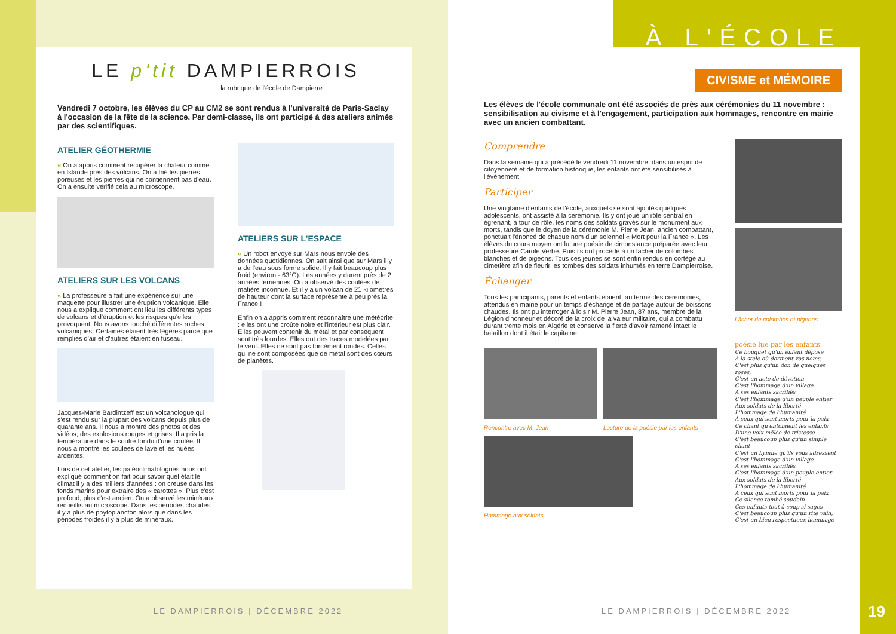LE p'tit DAMPIERROIS
la rubrique de l'école de Dampierre
Vendredi 7 octobre, les élèves du CP au CM2 se sont rendus à l'université de Paris-Saclay à l'occasion de la fête de la science. Par demi-classe, ils ont participé à des ateliers animés par des scientifiques.
ATELIER GÉOTHERMIE
« On a appris comment récupérer la chaleur comme en Islande près des volcans. On a trié les pierres poreuses et les pierres qui ne contiennent pas d'eau. On a ensuite vérifié cela au microscope.
ATELIERS SUR LES VOLCANS
« La professeure a fait une expérience sur une maquette pour illustrer une éruption volcanique. Elle nous a expliqué comment ont lieu les différents types de volcans et d'éruption et les risques qu'elles provoquent. Nous avons touché différentes roches volcaniques. Certaines étaient très légères parce que remplies d'air et d'autres étaient en fuseau.
Jacques-Marie Bardintzeff est un volcanologue qui s'est rendu sur la plupart des volcans depuis plus de quarante ans. Il nous a montré des photos et des vidéos, des explosions rouges et grises. Il a pris la température dans le soufre fondu d'une coulée. Il nous a montré les coulées de lave et les nuées ardentes.
Lors de cet atelier, les paléoclimatologues nous ont expliqué comment on fait pour savoir quel était le climat il y a des milliers d'années : on creuse dans les fonds marins pour extraire des « carottes ». Plus c'est profond, plus c'est ancien. On a observé les minéraux recueillis au microscope. Dans les périodes chaudes il y a plus de phytoplancton alors que dans les périodes froides il y a plus de minéraux.
ATELIERS SUR L'ESPACE
« Un robot envoyé sur Mars nous envoie des données quotidiennes. On sait ainsi que sur Mars il y a de l'eau sous forme solide. Il y fait beaucoup plus froid (environ - 63°C). Les années y durent près de 2 années terriennes. On a observé des coulées de matière inconnue. Et il y a un volcan de 21 kilomètres de hauteur dont la surface représente à peu près la France !
Enfin on a appris comment reconnaître une météorite : elles ont une croûte noire et l'intérieur est plus clair. Elles peuvent contenir du métal et par conséquent sont très lourdes. Elles ont des traces modelées par le vent. Elles ne sont pas forcément rondes. Celles qui ne sont composées que de métal sont des cœurs de planètes.
À L'ÉCOLE
CIVISME et MÉMOIRE
Les élèves de l'école communale ont été associés de près aux cérémonies du 11 novembre : sensibilisation au civisme et à l'engagement, participation aux hommages, rencontre en mairie avec un ancien combattant.
Comprendre
Dans la semaine qui a précédé le vendredi 11 novembre, dans un esprit de citoyenneté et de formation historique, les enfants ont été sensibilisés à l'événement.
Participer
Une vingtaine d'enfants de l'école, auxquels se sont ajoutés quelques adolescents, ont assisté à la cérémonie. Ils y ont joué un rôle central en égrenant, à tour de rôle, les noms des soldats gravés sur le monument aux morts, tandis que le doyen de la cérémonie M. Pierre Jean, ancien combattant, ponctuait l'énoncé de chaque nom d'un solennel « Mort pour la France ». Les élèves du cours moyen ont lu une poésie de circonstance préparée avec leur professeure Carole Verbe. Puis ils ont procédé à un lâcher de colombes blanches et de pigeons. Tous ces jeunes se sont enfin rendus en cortège au cimetière afin de fleurir les tombes des soldats inhumés en terre Dampierroise.
Échanger
Tous les participants, parents et enfants étaient, au terme des cérémonies, attendus en mairie pour un temps d'échange et de partage autour de boissons chaudes. Ils ont pu interroger à loisir M. Pierre Jean, 87 ans, membre de la Légion d'honneur et décoré de la croix de la valeur militaire, qui a combattu durant trente mois en Algérie et conserve la fierté d'avoir ramené intact le bataillon dont il était le capitaine.
Rencontre avec M. Jean Lecture de la poésie par les enfants
Hommage aux soldats
Lâcher de colombes et pigeons
poésie lue par les enfants
Ce bouquet qu'un enfant dépose
A la stèle où dorment vos noms,
C'est plus qu'un don de quelques roses,
C'est un acte de dévotion
C'est l'hommage d'un village
A ses enfants sacrifiés
C'est l'hommage d'un peuple entier
Aux soldats de la liberté
L'hommage de l'humanité
A ceux qui sont morts pour la paix
Ce chant qu'entonnent les enfants
D'une voix mêlée de tristesse
C'est beaucoup plus qu'un simple chant
C'est un hymne qu'ils vous adressent
C'est l'hommage d'un village
A ses enfants sacrifiés
C'est l'hommage d'un peuple entier
Aux soldats de la liberté
L'hommage de l'humanité
A ceux qui sont morts pour la paix
Ce silence tombé soudain
Ces enfants tout à coup si sages
C'est beaucoup plus qu'un rite vain,
C'est un bien respectueux hommage
LE DAMPIERROIS | DÉCEMBRE 2022 LE DAMPIERROIS | DÉCEMBRE 2022 19